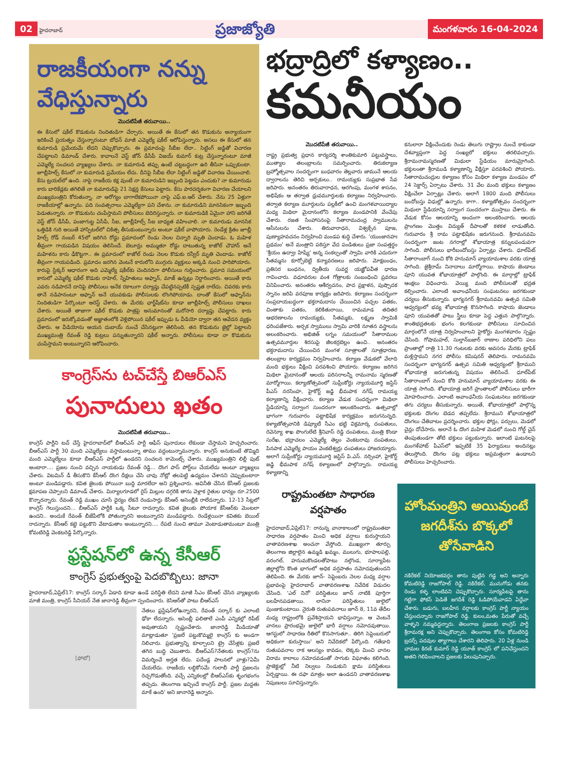02 హైదరాబాద్ ప్రజాజ్యోతి మంగళవారం 16-04-2024
రాజకీయంగా నన్ను వేధిస్తున్నారు
మొదటిపేజీ తరువాయి..
ఈ కేసులో షకీల్ కొడుకును నిందితుడిగా చేర్చారు. అయితే ఈ కేసులో తన కొడుకును అన్యాయంగా ఇరికించే ప్రయత్నం చేస్తున్నారంటూ బోధన్ మాజీ ఎమ్మెల్యే షకీల్ ఆరోపిస్తున్నారు. అసలు ఈ కేసులో తన కుమారుడి ప్రమేయమే లేదని చెప్పుకొచ్చారు. ఈ ప్రమాదంపై సీబీఐ లేదా.. సిట్టింగ్ జడ్జితో విచారణ చేపట్టాలని డిమాండ్ చేశారు. కావాలనే వెస్ట్ జోన్ డీసీపీ విజయ్ కుమార్ కుట్ర చేస్తున్నారంటూ మాజీ ఎమ్మెల్యే సంచలన వ్యాఖ్యలు చేశారు. నా కుమారుడి తప్పు ఉంటే చట్టబద్ధంగా ఉరి తీసినా ఒప్పుకుంటా. జూబ్లీహిల్స్ కేసులో నా కుమారుడి ప్రమేయం లేదు. దీనిపై సీబీఐ లేదా సిట్టింగ్ జడ్జితో విచారణ చేయించాలి. కేసు ట్రయల్‌లో ఉంది. నాపై రాజకీయ కక్ష వుంటే నా కుమారుడిని ఇబ్బంది పెట్టడం ఎందుకు? నా కుమారుడు కారు బారికేడ్లకు తగిలితే నా కుమారుడిపై 21 సెక్షన్ల కేసులు పెట్టారు. కేసు పారదర్శకంగా విచారణ చేయాలని ముఖ్యమంత్రిని కోరుతున్నా. నా ఆరోగ్యం బాగాలేకపోయినా నాపై ఎఫ్.ఐ.ఆర్ చేశారు. నేను 25 ఏళ్లుగా రాజకీయాల్లో ఉన్నాను. పది సంవత్సరాలు ఎమ్మెల్యేగా పని చేశాను. నా కుమారుడిని మానసికంగా ఇబ్బంది పెడుతున్నారు. నా కొడుకును చంపేస్తామని పోలీసులు బెదిరిస్తున్నారు. నా కుమారుడికి ఏమైనా హాని జరిగితే వెస్ట్ జోన్ డీసీపీ, పంజాగుట్ట ఏసీపీ, సీఐ, జూబ్లీహిల్స్ సీఐ బాధ్యత వహించాలి. నా కుమారుడు మానసిక ఒత్తిడికి గురి అయితే హాస్పిటల్‌లో చికిత్స తీసుకుంటున్నారు అంటూ షకీల్ వాపోయారు. రెండేళ్ల క్రితం జూబ్లీ హిల్స్ రోడ్ నంబర్ 45లో జరిగిన రోడ్డు ప్రమాదంలో రెండు నెలల చిన్నారి మృతి చెందాడు. ఓ మహిళ తీవ్రంగా గాయపడిన విషయం తెలిసిందే. బెలూన్లు అమ్ముతూ రోడ్డు దాటుతున్న కాజోల్ చౌహాన్ అనే మహిళను కారు ఢీకొట్టగా.. ఈ ప్రమాదంలో కాజోల్ రెండు నెలల కొడుకు రన్వీర్ మృతి చెందాడు. కాజోల్ తీవ్రంగా గాయపడింది. ప్రమాదం జరగిన వెంటనే కారులోని ముగ్గురు వ్యక్తులు అక్కడి నుంచి పారిపోయారు. కారుపై స్టిక్కర్ ఆధారంగా అది ఎమ్మెల్యే షకీల్‌కు చెందినదిగా పోలీసులు గుర్తించారు. ప్రమాద సమయంలో కారులో ఎమ్మెల్యే షకీల్ కొడుకు రాహెల్, స్నేహితులు ఆఫ్నాన్, మాజ్ ఉన్నట్లు నిర్ధారించారు. అయితే కారు ఎవరు నడిపారనే దానిపై పోలీసులు అనేక రకాలుగా దర్యాప్తు చేపట్టినప్పటికీ స్పష్టత రాలేదు. చివరకు కారు తానే నడిపానంటూ ఆఫ్నాన్ అనే యువకుడు పోలీసులకు లొంగిపోయాడు. దాంతో కేసులో ఆఫ్నాన్‌ను నిందితుడిగా పేర్కొంటూ అరెస్ట్ చేశారు. ఈ మేరకు ఛార్జ్‌షీట్‌ను కూడా జూబ్లీహిల్స్ పోలీసులు దాఖలు చేశారు. అయితే తాజాగా షకీల్ కొడుకు పాత్రపై అనుమానంతో మరోసారి దర్యాప్తు చేపట్టారు. కారు ప్రమాదంలో ఇరుక్కోవడంతో అజ్ఞాతంలోకి వెళ్లిపోయిన షకీల్ ఇప్పుడు ఓ వీడియో ద్వారా తన ఆవేదన వ్యక్తం చేశారు. ఆ వీడియోను ఆయన దుబాయ్ నుంచే చేసినట్లుగా తెలిసింది. తన కొడుకును జైల్లో పెట్టాలని ముఖ్యమంత్రి రేవంత్ రెడ్డి కుట్రలు పన్నుతున్నారని షకీల్ అన్నారు. పోలీసులు కూడా నా కొడుకును చంపేస్తామని అంటున్నారని ఆరోపించారు.
కాంగ్రెస్‌ను టచ్‌చేస్తే బిఆర్ఎస్
పునాదులు ఖతం
మొదటిపేజీ తరువాయి..
కాంగ్రెస్ పార్టీని టచ్ చేస్తే హైదరాబాద్‌లో బీఆర్ఎస్ పార్టీ ఆఫీస్ పునాదులు లేకుండా చేస్తామని హెచ్చరించారు. బీఆర్ఎస్ పార్టీ 30 మంది ఎమ్మెల్యేలు వస్తామంటున్నా తాము వద్దంటున్నామన్నారు. కాంగ్రెస్ అనుకుంటే తొమ్మిది మంది ఎమ్మెల్యేలు కూడా బీఆర్ఎస్ పార్టీలో ఉండరని సంచలన కామెంట్స్ చేశారు. ముఖ్యమంత్రిని లిల్లీ పుట్ అంటారా.... ప్రజల నుంచి వచ్చిన నాయకుడు రేవంత్ రెడ్డి... దొంగ పాస్ పోర్ట్‌లు చేయలేదు అంటూ వ్యాఖ్యలు చేశారు. విటమిన్ డీ తీసుకొని కేసీఆర్ దొంగ దీక్షలు చేసి చావు నోట్లో తలపెట్టి ఉద్యమం చేశానని చెప్పుకుంటారా అంటూ మండిపడ్డారు. కవిత జైలుకు పోయినా బుద్ది మారలేదా అని ప్రశ్నించారు. అవినీతి చేసిన కేసీఆర్ ప్రజలకు క్షమాపణ చెప్పాలని డిమాండ్ చేశారు. మిర్యాలగూడలో రైస్ మిల్లుల దగ్గరికి తాను వెళ్లాక రైతుల ధాన్యం రూ.2500 కొన్నారన్నారు. రేవంత్ రెడ్డి ముఖం చూసే ధైర్యం లేకనే రెండుసార్లు కేసీఆర్ అసెంబ్లీకి రాలేదన్నారు. 12-13 సీట్లలో కాంగ్రెస్ గెలుస్తుందని... బీఆర్ఎస్ పార్టీకి ఒక్క సీటూ రాదన్నారు. కవిత జైలుకు పోయాక కేసీఆర్‌కు మెంటలా ఉందని.. అందుకే రేవంత్ బీజేపీలోకి పోతున్నారని అంటున్నారని మండిపడ్డారు. రెండేళ్లయినా కవితకు బెయిల్ రాదన్నారు. కేసీఆర్ కట్టె పట్టుకొని వేటాడుతాం అంటున్నారని.... రేపటి నుంచి తామూ వెంటాడుతామంటూ మంత్రి కోమటిరెడ్డి వెంకటరెడ్డి పేర్కొన్నారు.
ఫ్రస్టేషన్‌లో ఉన్న కేసీఆర్
కాంగ్రెస్ ప్రభుత్వంపై పెదబొబ్బిలు: జానా
హైదరాబాద్,ఏప్రిల్17: కాంగ్రెస్ సర్కార్ ఏడాది కూడా ఉండే పరిస్థితి లేదని మాజీ సీఎం కేసీఆర్ చేసిన వ్యాఖ్యలకు మాజీ మంత్రి, కాంగ్రెస్ సీనియర్ నేత జానారెడ్డి తీవ్రంగా స్పందించారు. కెసిఆర్‌తో పాటు బీఆర్ఎస్
[ఫోటో]
నేతలు ఫ్రస్టేషన్‌లోఉన్నారని, రేవంత్ సర్కార్ కు ఎలాంటి ఢోకా లేదన్నారు. అసెంబ్లీ ఫలితాలే ఎంపీ ఎన్నికల్లో రిపీట్ అవుతాయని స్పష్టంచేశారు. జానారెడ్డి మీడియాతో మాట్లాడుతూ 'ప్రజలే పట్టుకొమ్మలై కాంగ్రెస్ కు అండగా నిలిచారు. ప్రభుత్వాన్ని కూల్చాలని ట్రై చేసేళ్లకు ప్రజలే తగిన బుద్ధి చెబుతారు. బీఆర్ఎస్?నేతలకు కాంగ్రెస్?ను విమర్శించే అర్హత లేదు. పదేండ్ల పాలనలో వాళ్లు?ఏమీ చేయలేదు. రాజకీయ లబ్ధికోసమే గులాబీ పార్టీ ప్రజలను రెచ్చగొడుతోంది. వచ్చే ఎన్నికలల్లో బీఆర్ఎస్‌కు శృంగభంగం తప్పదు. తెలంగాణ ఇచ్చిందే కాంగ్రెస్ పార్టీ. ప్రజల మద్దతు మాకే ఉంది' అని జానారెడ్డి అన్నారు.
భద్రాద్రిలో కళ్యాణం..
కమనీయం
మొదటిపేజీ తరువాయి..
రాష్ట్ర ప్రభుత్వ ప్రధాన కార్యదర్శి శాంతికుమారి పట్టువస్త్రాలు, ముత్యాల తలంబ్రాలను సమర్పించారు. తిరుకల్యాణ బ్రహ్మోత్సవాల సందర్భంగా బుధవారం తెల్లవారు జామునే ఆలయ ద్వారాలను తెరిచి అర్చకులు.. రామయ్యకు సుప్రభాత సేవ జరిపారు. అనంతరం తిరువారాధన, ఆరగింపు, మంగళ శాసనం, అభిషేకం ఆ తర్వాత ధ్రువమూర్తులకు కల్యాణం నిర్వహించారు. తర్వాత కల్యాణ మూర్తులను పల్లకీలో ఉంచి మంగళవాయిద్యాల మధ్య మిథిలా మైదానంలోని కల్యాణ మండపానికి వేంచేపు చేశారు. రజత సింహాసనంపై సీతారామచంద్ర స్వాములను ఆసీనులను చేశారు. తిరువారాధన, విశ్వక్సేన పూజ, పుణ్యాహవచనం నిర్వహించి మండప శుద్ధి చేశారు. 'యుంజానహః ప్రథమం' అనే మంత్రాని పఠిస్తూ వేద పండితులు ప్రజా సంపత్తర్థం 'శ్రీయం ఉద్వాః హిష్యే' అన్న సంకల్పంతో స్వామి వారికి ఎదురుగా సీతమ్మను కూర్చోబెట్టి కన్యావరణలు జరిపారు. మోక్షబంధం, ప్రతిసర బంధనం, ద్వితీయ సువర్ణ యజ్ఞోపవీత ధారణ గావించారు. వధూవరుల వంశ గోత్రాలకు సంబంధించి ప్రవరలు వినిపించారు. అనంతరం ఆశీర్వచనం, పాద ప్రక్షాళన, పుష్పొదక స్నానం జరిపి వరపూజ కార్యక్రం జరిపారు. కల్యాణం సందర్భంగా సంప్రదాయబద్ధంగా భక్తరామదాసు చేయించిన పచ్చల పతకం, చింతాకు పతకం, కలికితురాయి, రామమాడ తదితర ఆభరణాలను రామయ్యకు, సీతమ్మకు, లక్ష్మణ స్వామికి ధరింపజేశారు. అర్చక స్వాములు స్వామి వారికి నూతన వస్త్రాలను అలంకరించారు. అభిజిత్ లగ్నం సమయంలో సీతారాముల ఉత్సవమూర్తుల శిరసుపై జీలకర్రబెల్లం ఉంచి.. అనంతరం భక్తరామదాసు చేయించిన మంగళ సూత్రాలతో సూత్రధారణ, తలంబ్రాల కార్యక్రమం నిర్వహించారు. కల్యాణ వేడుకలో వేలాది మంది భక్తులు వీక్షించి పరవశించి పోయారు. కల్యాణం జరిగిన మిథిలా మైదానంతో ఆలయ పరిసరాలన్నీ రామనామ స్మరణతో మార్మోగాయి. కల్యాణోత్సవంలో సుప్రీంకోర్టు న్యాయమూర్తి జస్టిస్ పీఎస్ నరసింహ, హైకోర్ట్ జడ్జి భీమపాక నగేష్ రామయ్య కల్యాణాన్ని వీక్షించారు. కల్యాణ వేడుక సందర్భంగా మిథిలా స్టేడియాన్ని సర్వాంగ సుందరంగా అలంకరించారు. ఉత్సవాల్లో భాగంగా గురువారం పట్టాభిషేక కార్యక్రమం జరుగనున్నది. కళ్యాణోత్సవానికి డిప్యూటీ సీఎం భట్టి విక్రమార్క దంపతులు, రెవెన్యూ శాఖ పొంగులేటి శ్రీనివాస్ రెడ్డి దంపతులు, మంత్రి కొండా సురేఖ, భద్రాచలం ఎమ్మెల్యే తెల్లం వెంకటరావు దంపతులు, పినపాక ఎమ్మెల్యే పాయం వెంకటేశ్వర్లు దంపతులు హాజరయ్యారు. అలాగే సుప్రీంకోర్టు న్యాయమూర్తి జస్టిస్ పి.ఎస్. నర్సింహా, హైకోర్ట్ జడ్జి భీమపాక నగేష్ కళ్యాణంలో పాల్గొన్నారు. రామయ్య కళ్యాణాన్ని
కనులారా వీక్షించేందుకు రెండు తెలుగు రాష్ట్రాల నుంచే కాకుండా దేశవ్యాప్తంగా పెద్ద సంఖ్యలో భక్తులు తరలివచ్చారు. శ్రీరామనామస్మరణతో మిథులా స్టేడియం మారుమ్రోగింది. భక్తులంతా శ్రీరాముడి కళ్యాణాన్ని వీక్షిస్తూ పరవశించి పోయారు. సీతారామచంద్రుల కళ్యాణం కోసం మిథిలా కళ్యాణ మండపం లో 24 సెక్టార్స్ ఏర్పాటు చేశారు. 31 వేల మంది భక్తులు కళ్యాణం వీక్షించేలా ఏర్పాట్లు చేశారు. అలాగే 1800 మంది పోలీసులు బందోబస్తు విధుల్లో ఉన్నారు. కాగా.. కళ్యాణోత్సవం సందర్భంగా మిథులా స్టేడియాన్ని సర్వాంగ సుందరంగా ముస్తాబు చేశారు. ఈ వేడుక కోసం ఆలయాన్ని అందంగా అలంకరించారు. ఆలయ ప్రాంగణం మొత్తం విద్యుత్ దీపాలతో కళకళ లాడుతోంది. గురువారం శ్రీ రామ పట్టాభిషేకం జరుగనుంది. శ్రీరామనవమి సందర్భంగా జంట నగరాల్లో శోభాయాత్ర కన్నులపండువగా సాగింది. పోలీసులు భారీబందోబస్తు ఏర్పాట్లు చేశారు. ధూల్‌పేట్ సీతారాంబాగ్ నుంచి కోఠి హనుమాన్ వ్యాయామశాల వరకు యాత్ర సాగింది. జైశ్రీరామ్ నినాదాలు మార్మోగాయి. కాషాయ జెండాలు పూని యువత శోభాయాత్రలో పాల్గొంది. ఈ మార్గాల్లో ట్రాఫిక్ ఆంక్షలు విధించారు. వెయ్యి మంది పోలీసులతో భద్రత కల్పించారు. ఎలాంటి అవాంఛనీయ సంఘటనలు జరగకుండా చర్యలు తీసుకున్నారు. భాగ్యనగర్ శ్రీరామనవమి ఉత్సవ సమితి ఆధ్వర్యంలో భవ్య శోభాయాత్ర కొనసాగింది. కాషాయ జెండాలు పూని యువతతో పాటు స్త్రీలు కూడా పెద్ద ఎత్తున పాల్గొన్నారు. శాంతిభద్రతలకు భంగం కలగకుండా పోలీసులు సూచించిన మార్గంలోనే యాత్ర నిర్వహించాలని హైకోర్టు మంగళవారం స్పష్టం చేసింది. గోషామహల్, సుల్తాన్‌బజార్ ఠాణాల పరిధిలోని పలు ప్రాంతాల్లో రాత్రి 11.30 గంటలకు వరకు అవసరం మేరకు ట్రాఫిక్ మళ్లిస్తామని నగర పోలీసు కమిషనర్ తెలిపారు. రామనవమి సందర్భంగా భాగ్యనగర్ ఉత్సవ సమితి ఆధ్వర్యంలో శ్రీరాముని శోభాయాత్ర జరుగుతున్న విషయం తెలిసిందే. ధూల్‌పేట్ సీతారాంబాగ్ నుంచి కోఠి హనుమాన్ వ్యాయామశాల వరకు ఈ యాత్ర సాగింది. శోభాయాత్ర జరిగే ప్రాంతాలలో పోలీసులు భారీగా మోహరించారు. ఎలాంటి అవాంఛనీయ సంఘటనలు జరగకుండా తగు చర్యలు తీసుకున్నారు. అయితే, శోభాయాత్రలో పాల్గొన్న భక్తులకు దొంగల బెడద తప్పలేదు. శ్రీరాముని శోభాయాత్రలో దొంగలు చేతివాటం ప్రదర్శించారు. భక్తుల ఫోన్లు, పర్సులు, మెడలో చైన్లు దోచేసారు. అలానే ఓ దొంగ మహిళ మెడలో నుంచి గోల్డ్ చైన్ తెంపుతుండగా తోటి భక్తులు పట్టుకున్నారు. ఇలాంటి ఘటనలపై మంగళ్‌హాట్ పీఎస్‌లో ఇప్పటికే 35 ఫిర్యాదులు అందినట్లు తెలుస్తోంది. దొంగల పట్ల భక్తులు అప్రమత్తంగా ఉండాలని పోలీసులు హెచ్చరించారు.
రాష్ట్రమంతటా సాధారణ వర్షపాతం
హైదరాబాద్,ఏప్రిల్17: రానున్న వానాకాలంలో రాష్ట్రమంతటా సాధారణ వర్షపాతం మించి అధిక వర్షాలు కురుస్తాయని వాతావరణశాఖ అంచనా వేస్తోంది. ముఖ్యంగా తూర్పు తెలంగాణ జిల్లాలైన ఉమ్మడి ఖమ్మం, ములుగు, భూపాలపల్లి, వరంగల్, హనుమకొండలతోపాటు నల్గొండ, సూర్యాపేట జిల్లాల్లోని కొంత భాగంలో అధిక వర్షపాతం నమోదవుతుందని తెలిపింది. ఈ మేరకు జూన్- సెప్టెంబరు నెలల మధ్య వర్షాల ప్రభావంపై హైదరాబాద్ వాతావరణశాఖ నివేదిక విడుదల చేసింది. 'ఎల్ నినో' పరిస్థితులు జూన్ నాటికి పూర్తిగా బలహీనపడతాయి. లానినా పరిస్థితులు జులైలో పుంజుకుంటాయి. నైరుతి రుతుపవనాలు జూన్ 8, 11వ తేదీల మధ్య రాష్ట్రంలోకి ప్రవేశిస్తాయని భావిస్తున్నాం. ఆ వెంటనే వానలు ప్రారంభమై జులైలో భారీ వర్షాలు నమోదవుతాయి. ఆగస్టులో సాధారణ రీతిలో కొనసాగుతూ.. తిరిగి సెప్టెంబరులో అధికంగా కురుస్తాయి' అని నివేదికలో పేర్కొంది. గతేడాది రుతుపవనాల రాక ఆలస్యం కావడం, లెక్కకు మించి వానల విరామ కాలాలు నమోదవడంతో సాగుకు విఘాతం కలిగింది. ప్రాజెక్టుల్లో నీటి నిల్వలు నిండుకుని క్షామ పరిస్థితులు ఏర్పడ్డాయి. ఈ దఫా మాత్రం అలా ఉండదని వాతావరణశాఖ నిపుణులు సూచిస్తున్నారు.
హోంమంత్రిని అయివుంటే జగదీశ్‌ను బొక్కలో తోసేవాడిని
నకిరేకల్ నియోజకవర్గం తాను పుట్టిన గడ్డ అని అన్నారు కోమటిరెడ్డి రాజగోపాల్ రెడ్డి. నకిరేకల్, మునుగోడు తనకు రెండు కళ్ళ లాంటివని చెప్పుకొచ్చారు. సూర్యపేటపై తాను గట్టిగా ఫోకస్ పెడితే జగదీశ్ రెడ్డి ఓడిపోయేవాడని ఏద్దేవా చేశారు. బడుగు, బలహీన వర్గాలకు కాంగ్రెస్ పార్టీ న్యాయం చేస్తుందన్నారు రాజగోపాల్ రెడ్డి. కులం,మతం పేరుతో వచ్చే వాళ్ళని నమ్మవద్దన్నారు. తెలంగాణ ప్రజలకు కాంగ్రెస్ పార్టీ శ్రీరామరక్ష అని చెప్పుకొచ్చారు. తెలంగాణ కోసం కోమటిరెడ్డి బ్రదర్స్ పదవుల త్యాగాలు చేశారని తెలిపారు. 20 ఏళ్ల నుండి చామల కిరణ్ కుమార్ రెడ్డి యూత్ కాంగ్రెస్ లో పనిచేస్తుందని అతని గెలిపించాలని ప్రజలకు పిలుపునిచ్చారు.